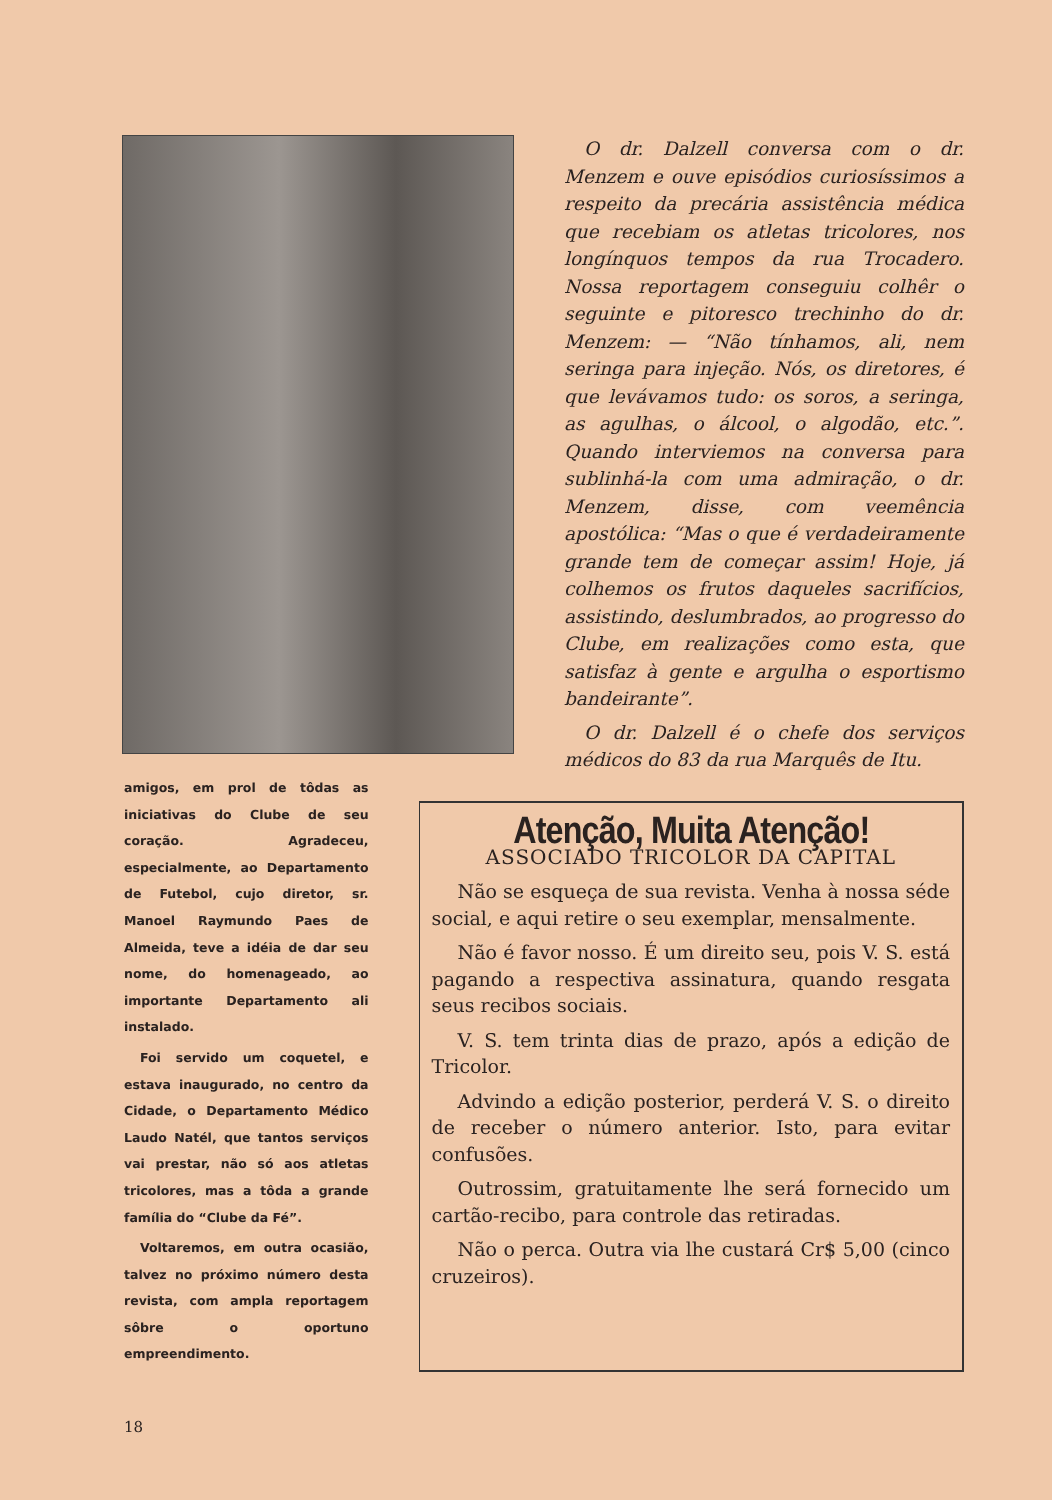O dr. Dalzell conversa com o dr. Menzem e ouve episódios curiosíssimos a respeito da precária assistência médica que recebiam os atletas tricolores, nos longínquos tempos da rua Trocadero. Nossa reportagem conseguiu colhêr o seguinte e pitoresco trechinho do dr. Menzem: — “Não tínhamos, ali, nem seringa para injeção. Nós, os diretores, é que levávamos tudo: os soros, a seringa, as agulhas, o álcool, o algodão, etc.”. Quando interviemos na conversa para sublinhá-la com uma admiração, o dr. Menzem, disse, com veemência apostólica: “Mas o que é verdadeiramente grande tem de começar assim! Hoje, já colhemos os frutos daqueles sacrifícios, assistindo, deslumbrados, ao progresso do Clube, em realizações como esta, que satisfaz à gente e argulha o esportismo bandeirante”.
O dr. Dalzell é o chefe dos serviços médicos do 83 da rua Marquês de Itu.
amigos, em prol de tôdas as iniciativas do Clube de seu coração. Agradeceu, especialmente, ao Departamento de Futebol, cujo diretor, sr. Manoel Raymundo Paes de Almeida, teve a idéia de dar seu nome, do homenageado, ao importante Departamento ali instalado.
Foi servido um coquetel, e estava inaugurado, no centro da Cidade, o Departamento Médico Laudo Natél, que tantos serviços vai prestar, não só aos atletas tricolores, mas a tôda a grande família do “Clube da Fé”.
Voltaremos, em outra ocasião, talvez no próximo número desta revista, com ampla reportagem sôbre o oportuno empreendimento.
Atenção, Muita Atenção!
ASSOCIADO TRICOLOR DA CAPITAL
Não se esqueça de sua revista. Venha à nossa séde social, e aqui retire o seu exemplar, mensalmente.
Não é favor nosso. É um direito seu, pois V. S. está pagando a respectiva assinatura, quando resgata seus recibos sociais.
V. S. tem trinta dias de prazo, após a edição de Tricolor.
Advindo a edição posterior, perderá V. S. o direito de receber o número anterior. Isto, para evitar confusões.
Outrossim, gratuitamente lhe será fornecido um cartão-recibo, para controle das retiradas.
Não o perca. Outra via lhe custará Cr$ 5,00 (cinco cruzeiros).
18